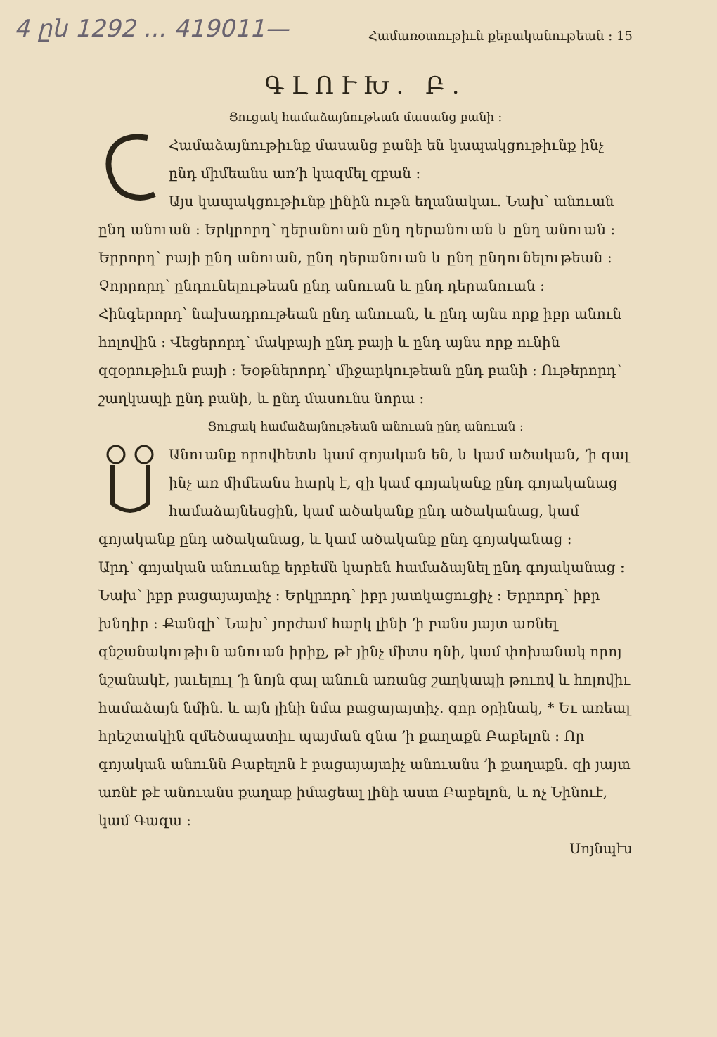4 ըն 1292 ... 419011—
Համառօտութիւն քերականութեան ։ 15
ԳԼՈՒԽ. Բ.
Ցուցակ համաձայնութեան մասանց բանի ։
Համաձայնութիւնք մասանց բանի են կապակցութիւնք ինչ ընդ միմեանս առ՚ի կազմել զբան ։
Այս կապակցութիւնք լինին ութն եղանակաւ. Նախ՝ անուան ընդ անուան ։ Երկրորդ՝ դերանուան ընդ դերանուան և ընդ անուան ։ Երրորդ՝ բայի ընդ անուան, ընդ դերանուան և ընդ ընդունելութեան ։ Չորրորդ՝ ընդունելութեան ընդ անուան և ընդ դերանուան ։ Հինգերորդ՝ նախադրութեան ընդ անուան, և ընդ այնս որք իբր անուն հոլովին ։ Վեցերորդ՝ մակբայի ընդ բայի և ընդ այնս որք ունին զզօրութիւն բայի ։ Եօթներորդ՝ միջարկութեան ընդ բանի ։ Ութերորդ՝ շաղկապի ընդ բանի, և ընդ մասունս նորա ։
Ցուցակ համաձայնութեան անուան ընդ անուան ։
Անուանք որովհետև կամ գոյական են, և կամ ածական, ՚ի գալ ինչ առ միմեանս հարկ է, զի կամ գոյականք ընդ գոյականաց համաձայնեսցին, կամ ածականք ընդ ածականաց, կամ գոյականք ընդ ածականաց, և կամ ածականք ընդ գոյականաց ։
Արդ՝ գոյական անուանք երբեմն կարեն համաձայնել ընդ գոյականաց ։ Նախ՝ իբր բացայայտիչ ։ Երկրորդ՝ իբր յատկացուցիչ ։ Երրորդ՝ իբր խնդիր ։ Քանզի՝ Նախ՝ յորժամ հարկ լինի ՚ի բանս յայտ առնել զնշանակութիւն անուան իրիք, թէ յինչ միտս դնի, կամ փոխանակ որոյ նշանակէ, յաւելուլ ՚ի նոյն գալ անուն առանց շաղկապի թուով և հոլովիւ համաձայն նմին. և այն լինի նմա բացայայտիչ. զոր օրինակ, * Եւ առեալ հրեշտակին զմեծապատիւ պայման զնա ՚ի քաղաքն Բաբելոն ։ Որ գոյական անունն Բաբելոն է բացայայտիչ անուանս ՚ի քաղաքն. զի յայտ առնէ թէ անուանս քաղաք իմացեալ լինի աստ Բաբելոն, և ոչ Նինուէ, կամ Գազա ։
Սոյնպէս